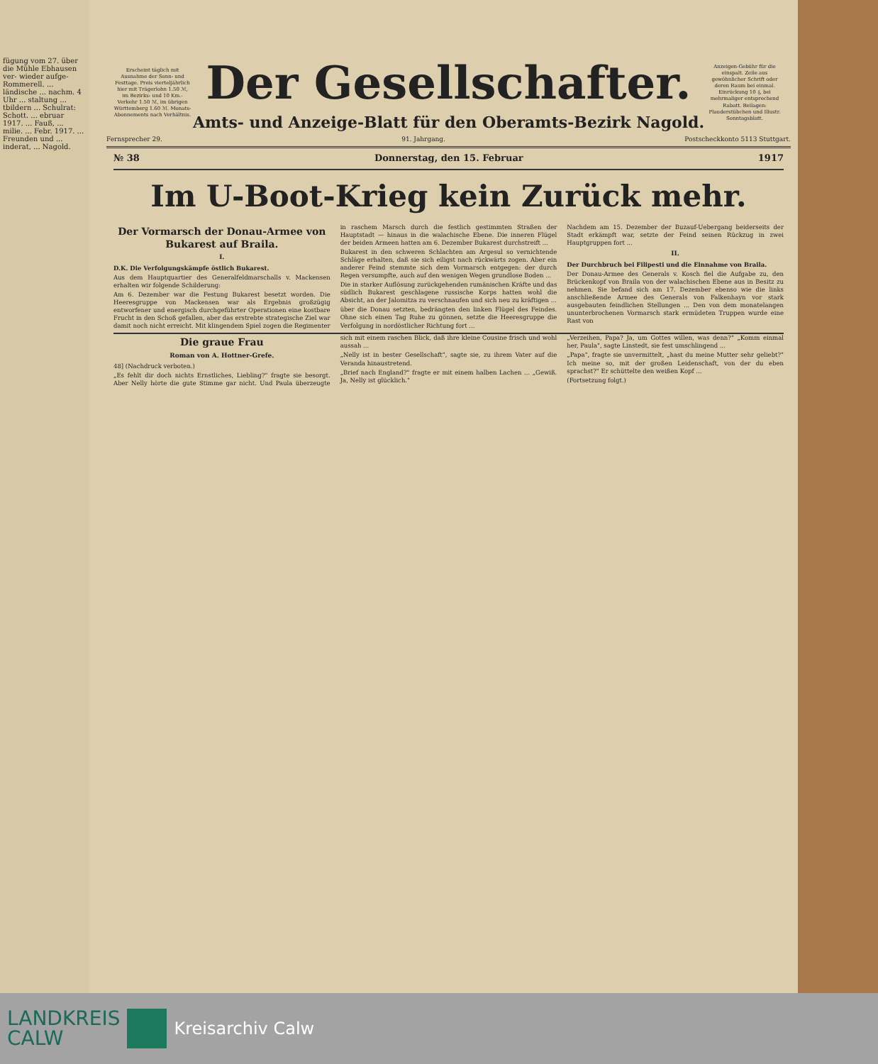fügung vom 27. über die Mühle Ebhausen ver- wieder aufge- Rommerell. ... ländische ... nachm. 4 Uhr ... staltung ... tbildern ... Schulrat: Schott. ... ebruar 1917. ... Fauß, ... milie. ... Febr. 1917. ... Freunden und ... inderat, ... Nagold.
Erscheint täglich mit Ausnahme der Sonn- und Festtage. Preis vierteljährlich hier mit Trägerlohn 1.50 ℳ, im Bezirks- und 10 Km.-Verkehr 1.50 ℳ, im übrigen Württemberg 1.60 ℳ. Monats-Abonnements nach Verhältnis.
Der Gesellschafter.
Amts- und Anzeige-Blatt für den Oberamts-Bezirk Nagold.
Anzeigen-Gebühr für die einspalt. Zeile aus gewöhnlicher Schrift oder deren Raum bei einmal. Einrückung 10 ₰, bei mehrmaliger entsprechend Rabatt. Beilagen: Plauderstübchen und Illustr. Sonntagsblatt.
Fernsprecher 29. 91. Jahrgang. Postscheckkonto 5113 Stuttgart.
№ 38 Donnerstag, den 15. Februar 1917
Im U-Boot-Krieg kein Zurück mehr.
Der Vormarsch der Donau-Armee von Bukarest auf Braila.
I.
D.K. Die Verfolgungskämpfe östlich Bukarest.
Aus dem Hauptquartier des Generalfeldmarschalls v. Mackensen erhalten wir folgende Schilderung:
Am 6. Dezember war die Festung Bukarest besetzt worden. Die Heeresgruppe von Mackensen war als Ergebnis großzügig entworfener und energisch durchgeführter Operationen eine kostbare Frucht in den Schoß gefallen, aber das erstrebte strategische Ziel war damit noch nicht erreicht. Mit klingendem Spiel zogen die Regimenter in raschem Marsch durch die festlich gestimmten Straßen der Hauptstadt — hinaus in die walachische Ebene. Die inneren Flügel der beiden Armeen hatten am 6. Dezember Bukarest durchstreift ...
Bukarest in den schweren Schlachten am Argesul so vernichtende Schläge erhalten, daß sie sich eiligst nach rückwärts zogen. Aber ein anderer Feind stemmte sich dem Vormarsch entgegen: der durch Regen versumpfte, auch auf den wenigen Wegen grundlose Boden ...
Die in starker Auflösung zurückgehenden rumänischen Kräfte und das südlich Bukarest geschlagene russische Korps hatten wohl die Absicht, an der Jalomitza zu verschnaufen und sich neu zu kräftigen ...
über die Donau setzten, bedrängten den linken Flügel des Feindes. Ohne sich einen Tag Ruhe zu gönnen, setzte die Heeresgruppe die Verfolgung in nordöstlicher Richtung fort ...
Nachdem am 15. Dezember der Buzauf-Uebergang beiderseits der Stadt erkämpft war, setzte der Feind seinen Rückzug in zwei Hauptgruppen fort ...
II.
Der Durchbruch bei Filipesti und die Einnahme von Braila.
Der Donau-Armee des Generals v. Kosch fiel die Aufgabe zu, den Brückenkopf von Braila von der walachischen Ebene aus in Besitz zu nehmen. Sie befand sich am 17. Dezember ebenso wie die links anschließende Armee des Generals von Falkenhayn vor stark ausgebauten feindlichen Stellungen ... Den von dem monatelangen ununterbrochenen Vormarsch stark ermüdeten Truppen wurde eine Rast von
Die graue Frau
Roman von A. Hottner-Grefe.
48] (Nachdruck verboten.)
„Es fehlt dir doch nichts Ernstliches, Liebling?" fragte sie besorgt. Aber Nelly hörte die gute Stimme gar nicht. Und Paula überzeugte sich mit einem raschen Blick, daß ihre kleine Cousine frisch und wohl aussah ...
„Nelly ist in bester Gesellschaft", sagte sie, zu ihrem Vater auf die Veranda hinaustretend.
„Brief nach England?" fragte er mit einem halben Lachen ... „Gewiß. Ja, Nelly ist glücklich."
„Verzeihen, Papa? Ja, um Gottes willen, was denn?" „Komm einmal her, Paula", sagte Linstedt, sie fest umschlingend ...
„Papa", fragte sie unvermittelt, „hast du meine Mutter sehr geliebt?" Ich meine so, mit der großen Leidenschaft, von der du eben sprachst?" Er schüttelte den weißen Kopf ...
(Fortsetzung folgt.)
LANDKREIS
CALW
Kreisarchiv Calw